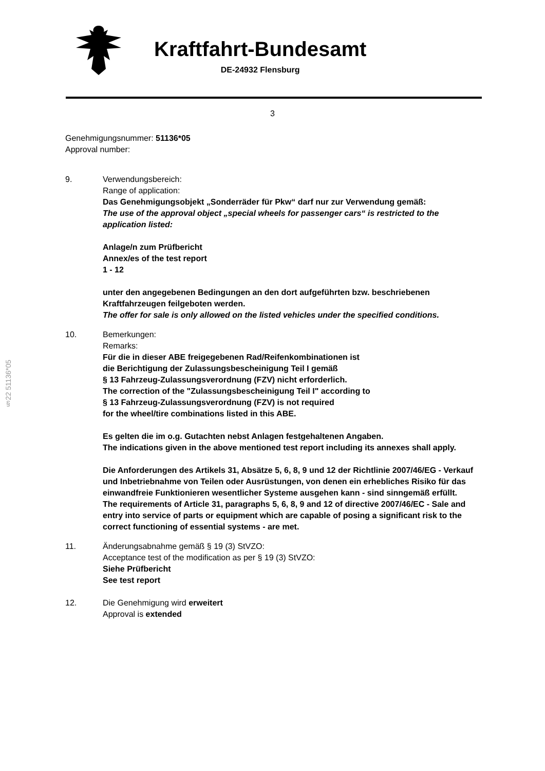Kraftfahrt-Bundesamt
DE-24932 Flensburg
3
Genehmigungsnummer: 51136*05
Approval number:
9. Verwendungsbereich:
Range of application:
Das Genehmigungsobjekt „Sonderräder für Pkw“ darf nur zur Verwendung gemäß:
The use of the approval object „special wheels for passenger cars“ is restricted to the application listed:
Anlage/n zum Prüfbericht
Annex/es of the test report
1 - 12
unter den angegebenen Bedingungen an den dort aufgeführten bzw. beschriebenen Kraftfahrzeugen feilgeboten werden.
The offer for sale is only allowed on the listed vehicles under the specified conditions.
10. Bemerkungen:
Remarks:
Für die in dieser ABE freigegebenen Rad/Reifenkombinationen ist
die Berichtigung der Zulassungsbescheinigung Teil I gemäß
§ 13 Fahrzeug-Zulassungsverordnung (FZV) nicht erforderlich.
The correction of the "Zulassungsbescheinigung Teil I" according to
§ 13 Fahrzeug-Zulassungsverordnung (FZV) is not required
for the wheel/tire combinations listed in this ABE.
Es gelten die im o.g. Gutachten nebst Anlagen festgehaltenen Angaben.
The indications given in the above mentioned test report including its annexes shall apply.
Die Anforderungen des Artikels 31, Absätze 5, 6, 8, 9 und 12 der Richtlinie 2007/46/EG - Verkauf und Inbetriebnahme von Teilen oder Ausrüstungen, von denen ein erhebliches Risiko für das einwandfreie Funktionieren wesentlicher Systeme ausgehen kann - sind sinngemäß erfüllt.
The requirements of Article 31, paragraphs 5, 6, 8, 9 and 12 of directive 2007/46/EC - Sale and entry into service of parts or equipment which are capable of posing a significant risk to the correct functioning of essential systems - are met.
11. Änderungsabnahme gemäß § 19 (3) StVZO:
Acceptance test of the modification as per § 19 (3) StVZO:
Siehe Prüfbericht
See test report
12. Die Genehmigung wird erweitert
Approval is extended
§22 51136*05